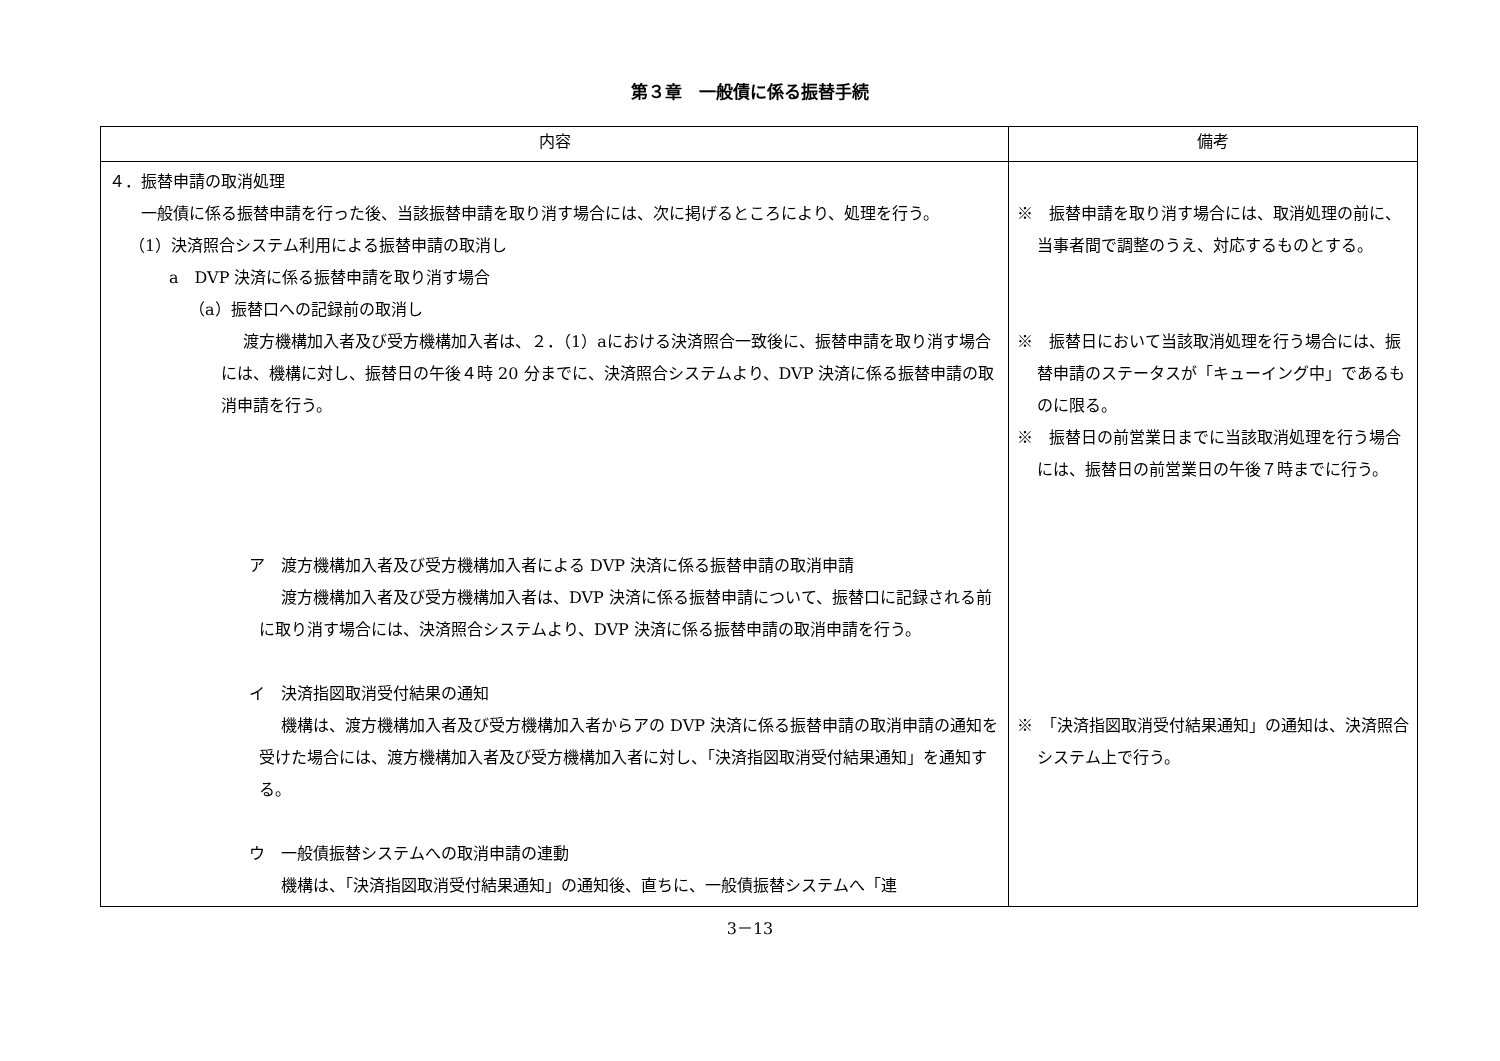第３章　一般債に係る振替手続
| 内容 | 備考 |
| --- | --- |
| ４．振替申請の取消処理 一般債に係る振替申請を行った後、当該振替申請を取り消す場合には、次に掲げるところにより、処理を行う。 （1）決済照合システム利用による振替申請の取消し a DVP 決済に係る振替申請を取り消す場合 （a）振替口への記録前の取消し 渡方機構加入者及び受方機構加入者は、２．（1）aにおける決済照合一致後に、振替申請を取り消す場合には、機構に対し、振替日の午後４時 20 分までに、決済照合システムより、DVP 決済に係る振替申請の取消申請を行う。 ア 渡方機構加入者及び受方機構加入者による DVP 決済に係る振替申請の取消申請 渡方機構加入者及び受方機構加入者は、DVP 決済に係る振替申請について、振替口に記録される前に取り消す場合には、決済照合システムより、DVP 決済に係る振替申請の取消申請を行う。 イ 決済指図取消受付結果の通知 機構は、渡方機構加入者及び受方機構加入者からアの DVP 決済に係る振替申請の取消申請の通知を受けた場合には、渡方機構加入者及び受方機構加入者に対し、「決済指図取消受付結果通知」を通知する。 ウ 一般債振替システムへの取消申請の連動 機構は、「決済指図取消受付結果通知」の通知後、直ちに、一般債振替システムへ「連 | ※ 振替申請を取り消す場合には、取消処理の前に、当事者間で調整のうえ、対応するものとする。 ※ 振替日において当該取消処理を行う場合には、振替申請のステータスが「キューイング中」であるものに限る。 ※ 振替日の前営業日までに当該取消処理を行う場合には、振替日の前営業日の午後７時までに行う。 ※ 「決済指図取消受付結果通知」の通知は、決済照合システム上で行う。 |
3－13